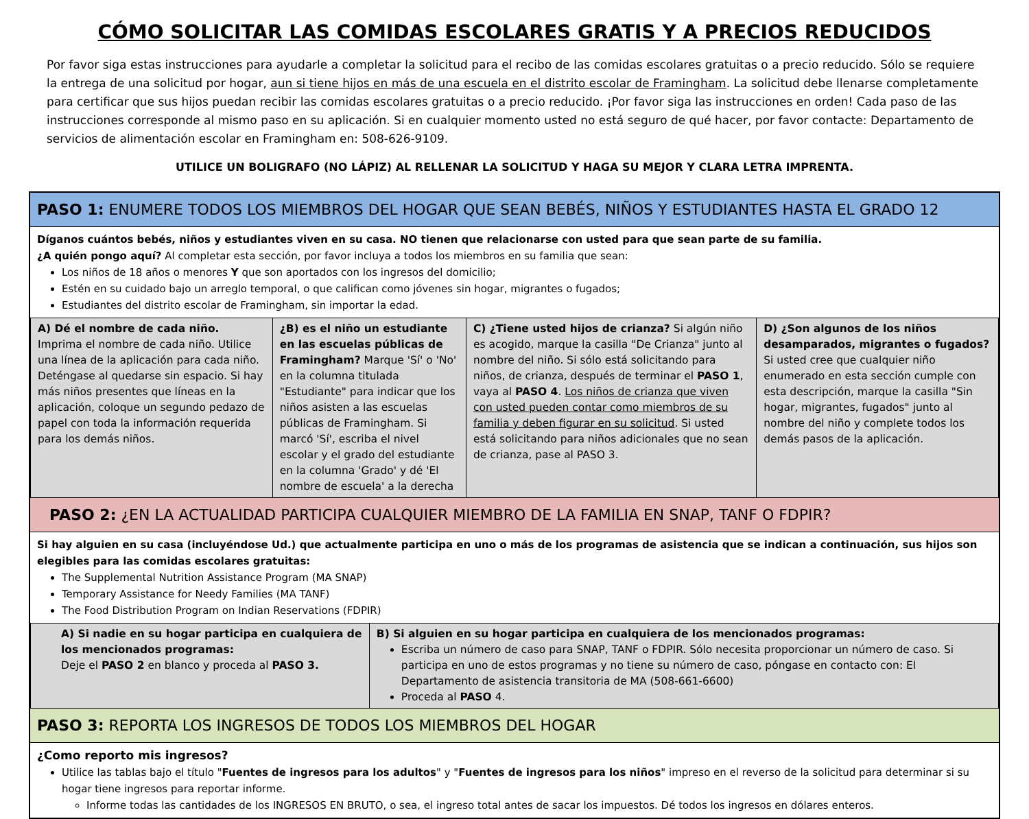CÓMO SOLICITAR LAS COMIDAS ESCOLARES GRATIS Y A PRECIOS REDUCIDOS
Por favor siga estas instrucciones para ayudarle a completar la solicitud para el recibo de las comidas escolares gratuitas o a precio reducido. Sólo se requiere la entrega de una solicitud por hogar, aun si tiene hijos en más de una escuela en el distrito escolar de Framingham. La solicitud debe llenarse completamente para certificar que sus hijos puedan recibir las comidas escolares gratuitas o a precio reducido. ¡Por favor siga las instrucciones en orden! Cada paso de las instrucciones corresponde al mismo paso en su aplicación. Si en cualquier momento usted no está seguro de qué hacer, por favor contacte: Departamento de servicios de alimentación escolar en Framingham en: 508-626-9109.
UTILICE UN BOLIGRAFO (NO LÁPIZ) AL RELLENAR LA SOLICITUD Y HAGA SU MEJOR Y CLARA LETRA IMPRENTA.
PASO 1: ENUMERE TODOS LOS MIEMBROS DEL HOGAR QUE SEAN BEBÉS, NIÑOS Y ESTUDIANTES HASTA EL GRADO 12
Díganos cuántos bebés, niños y estudiantes viven en su casa. NO tienen que relacionarse con usted para que sean parte de su familia.
¿A quién pongo aquí? Al completar esta sección, por favor incluya a todos los miembros en su familia que sean:
Los niños de 18 años o menores Y que son aportados con los ingresos del domicilio;
Estén en su cuidado bajo un arreglo temporal, o que califican como jóvenes sin hogar, migrantes o fugados;
Estudiantes del distrito escolar de Framingham, sin importar la edad.
| A) Dé el nombre de cada niño. Imprima el nombre de cada niño. Utilice una línea de la aplicación para cada niño. Deténgase al quedarse sin espacio. Si hay más niños presentes que líneas en la aplicación, coloque un segundo pedazo de papel con toda la información requerida para los demás niños. | ¿B) es el niño un estudiante en las escuelas públicas de Framingham? Marque 'Sí' o 'No' en la columna titulada "Estudiante" para indicar que los niños asisten a las escuelas públicas de Framingham. Si marcó 'Sí', escriba el nivel escolar y el grado del estudiante en la columna 'Grado' y dé 'El nombre de escuela' a la derecha | C) ¿Tiene usted hijos de crianza? Si algún niño es acogido, marque la casilla "De Crianza" junto al nombre del niño. Si sólo está solicitando para niños, de crianza, después de terminar el PASO 1 , vaya al PASO 4 . Los niños de crianza que viven con usted pueden contar como miembros de su familia y deben figurar en su solicitud . Si usted está solicitando para niños adicionales que no sean de crianza, pase al PASO 3. | D) ¿Son algunos de los niños desamparados, migrantes o fugados? Si usted cree que cualquier niño enumerado en esta sección cumple con esta descripción, marque la casilla "Sin hogar, migrantes, fugados" junto al nombre del niño y complete todos los demás pasos de la aplicación. |
PASO 2: ¿EN LA ACTUALIDAD PARTICIPA CUALQUIER MIEMBRO DE LA FAMILIA EN SNAP, TANF O FDPIR?
Si hay alguien en su casa (incluyéndose Ud.) que actualmente participa en uno o más de los programas de asistencia que se indican a continuación, sus hijos son elegibles para las comidas escolares gratuitas:
The Supplemental Nutrition Assistance Program (MA SNAP)
Temporary Assistance for Needy Families (MA TANF)
The Food Distribution Program on Indian Reservations (FDPIR)
| A) Si nadie en su hogar participa en cualquiera de los mencionados programas: Deje el PASO 2 en blanco y proceda al PASO 3. | B) Si alguien en su hogar participa en cualquiera de los mencionados programas: Escriba un número de caso para SNAP, TANF o FDPIR. Sólo necesita proporcionar un número de caso. Si participa en uno de estos programas y no tiene su número de caso, póngase en contacto con: El Departamento de asistencia transitoria de MA (508-661-6600) Proceda al PASO 4. |
PASO 3: REPORTA LOS INGRESOS DE TODOS LOS MIEMBROS DEL HOGAR
¿Como reporto mis ingresos?
Utilice las tablas bajo el título "Fuentes de ingresos para los adultos" y "Fuentes de ingresos para los niños" impreso en el reverso de la solicitud para determinar si su hogar tiene ingresos para reportar informe.
Informe todas las cantidades de los INGRESOS EN BRUTO, o sea, el ingreso total antes de sacar los impuestos. Dé todos los ingresos en dólares enteros.